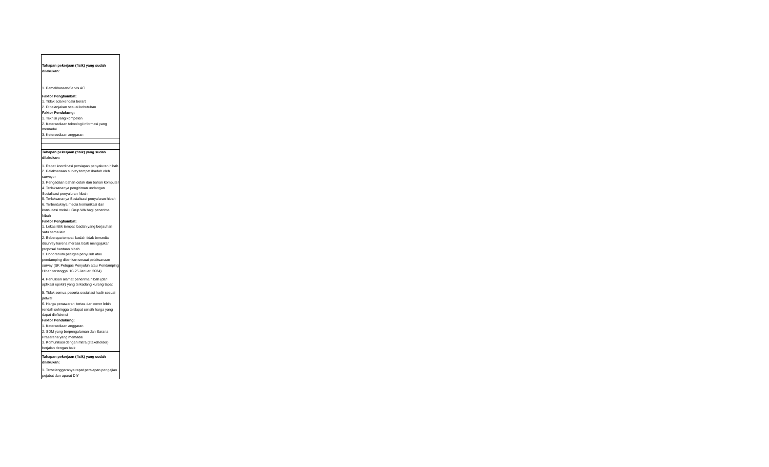| Tahapan pekerjaan (fisik) yang sudah dilakukan: 1. Pemeliharaan/Servis AC Faktor Penghambat: 1. Tidak ada kendala berarti 2. DIbelanjakan sesuai kebutuhan Faktor Pendukung: 1. Teknisi yang kompeten 2. Ketersediaan teknologi informasi yang memadai 3. Ketersediaan anggaran |
| Tahapan pekerjaan (fisik) yang sudah dilakukan: 1. Rapat koordinasi persiapan penyaluran hibah 2. Pelaksanaan survey tempat ibadah oleh surveyor 3. Pengadaan bahan cetak dan bahan komputer 4. Terlaksananya pengiriman undangan Sosialisasi penyaluran hibah 5. Terlaksananya Sosialisasi penyaluran hibah 6. Terbentuknya media komunikasi dan konsultasi melalui Grup WA bagi penerima hibah Faktor Penghambat: 1. Lokasi titik tempat ibadah yang berjauhan satu sama lain 2. Beberapa tempat ibadah tidak bersedia disurvey karena merasa tidak mengajukan proposal bantuan hibah 3. Honorarium petugas penyuluh atau pendamping diberikan sesuai pelaksanaan survey (SK Petugas Penyuluh atau Pendamping Hibah tertanggal 10-25 Januari 2024) 4. Penulisan alamat penerima hibah (dari aplikasi epokir) yang terkadang kurang tepat 5. Tidak semua peserta sosialiasi hadir sesuai jadwal 6. Harga penawaran kertas dan cover lebih rendah sehingga terdapat selisih harga yang dapat diefisiensi Faktor Pendukung: 1. Ketersediaan anggaran 2. SDM yang berpengalaman dan Sarana Prasarana yang memadai 3. Komunikasi dengan mitra (stakeholder) berjalan dengan baik |
| Tahapan pekerjaan (fisik) yang sudah dilakukan: 1. Terselenggaranya rapat persiapan pengajian pejabat dan aparat DIY |